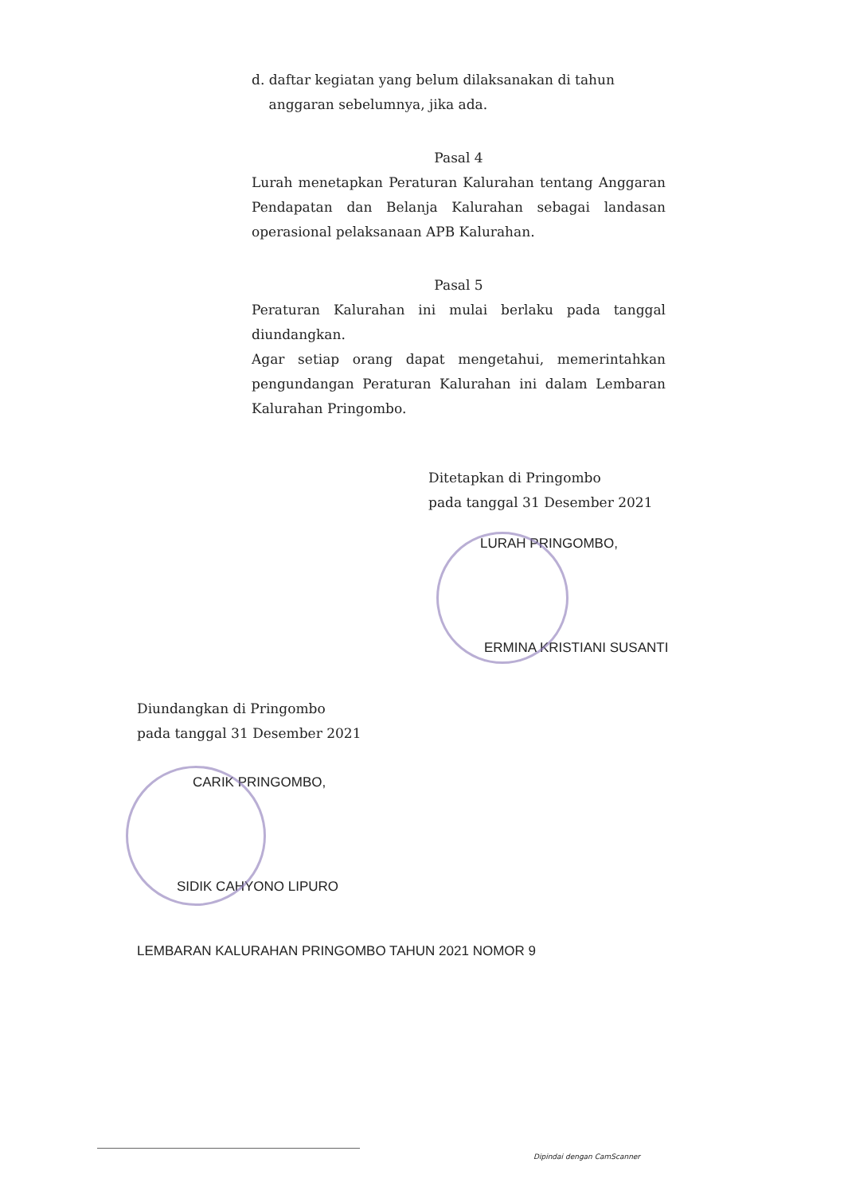d. daftar kegiatan yang belum dilaksanakan di tahun
anggaran sebelumnya, jika ada.
Pasal 4
Lurah menetapkan Peraturan Kalurahan tentang Anggaran Pendapatan dan Belanja Kalurahan sebagai landasan operasional pelaksanaan APB Kalurahan.
Pasal 5
Peraturan Kalurahan ini mulai berlaku pada tanggal diundangkan.
Agar setiap orang dapat mengetahui, memerintahkan pengundangan Peraturan Kalurahan ini dalam Lembaran Kalurahan Pringombo.
Ditetapkan di Pringombo
pada tanggal 31 Desember 2021
LURAH PRINGOMBO,
ERMINA KRISTIANI SUSANTI
Diundangkan di Pringombo
pada tanggal 31 Desember 2021
CARIK PRINGOMBO,
SIDIK CAHYONO LIPURO
LEMBARAN KALURAHAN PRINGOMBO TAHUN 2021 NOMOR 9
Dipindai dengan CamScanner